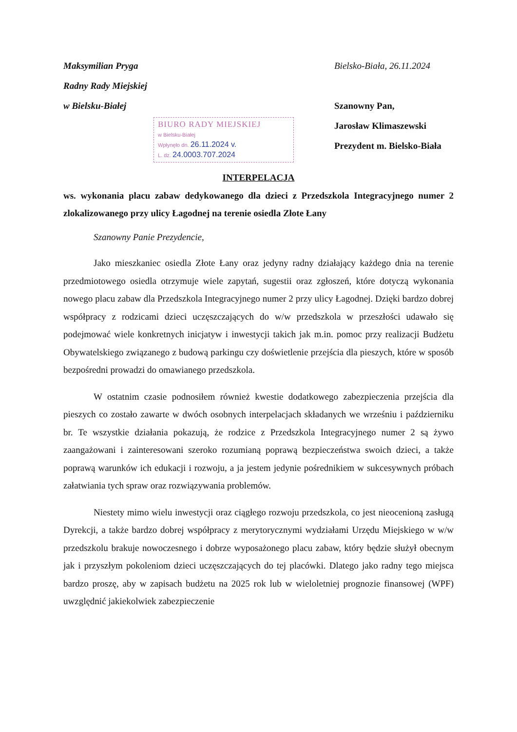Maksymilian Pryga
Radny Rady Miejskiej
w Bielsku-Białej
Bielsko-Biała, 26.11.2024
Szanowny Pan,
Jarosław Klimaszewski
Prezydent m. Bielsko-Biała
BIURO RADY MIEJSKIEJ
w Bielsku-Białej
Wpłynęło dn. 26.11.2024 v.
L. dz. 24.0003.707.2024
INTERPELACJA
ws. wykonania placu zabaw dedykowanego dla dzieci z Przedszkola Integracyjnego numer 2 zlokalizowanego przy ulicy Łagodnej na terenie osiedla Złote Łany
Szanowny Panie Prezydencie,
Jako mieszkaniec osiedla Złote Łany oraz jedyny radny działający każdego dnia na terenie przedmiotowego osiedla otrzymuje wiele zapytań, sugestii oraz zgłoszeń, które dotyczą wykonania nowego placu zabaw dla Przedszkola Integracyjnego numer 2 przy ulicy Łagodnej. Dzięki bardzo dobrej współpracy z rodzicami dzieci uczęszczających do w/w przedszkola w przeszłości udawało się podejmować wiele konkretnych inicjatyw i inwestycji takich jak m.in. pomoc przy realizacji Budżetu Obywatelskiego związanego z budową parkingu czy doświetlenie przejścia dla pieszych, które w sposób bezpośredni prowadzi do omawianego przedszkola.
W ostatnim czasie podnosiłem również kwestie dodatkowego zabezpieczenia przejścia dla pieszych co zostało zawarte w dwóch osobnych interpelacjach składanych we wrześniu i październiku br. Te wszystkie działania pokazują, że rodzice z Przedszkola Integracyjnego numer 2 są żywo zaangażowani i zainteresowani szeroko rozumianą poprawą bezpieczeństwa swoich dzieci, a także poprawą warunków ich edukacji i rozwoju, a ja jestem jedynie pośrednikiem w sukcesywnych próbach załatwiania tych spraw oraz rozwiązywania problemów.
Niestety mimo wielu inwestycji oraz ciągłego rozwoju przedszkola, co jest nieocenioną zasługą Dyrekcji, a także bardzo dobrej współpracy z merytorycznymi wydziałami Urzędu Miejskiego w w/w przedszkolu brakuje nowoczesnego i dobrze wyposażonego placu zabaw, który będzie służył obecnym jak i przyszłym pokoleniom dzieci uczęszczających do tej placówki. Dlatego jako radny tego miejsca bardzo proszę, aby w zapisach budżetu na 2025 rok lub w wieloletniej prognozie finansowej (WPF) uwzględnić jakiekolwiek zabezpieczenie